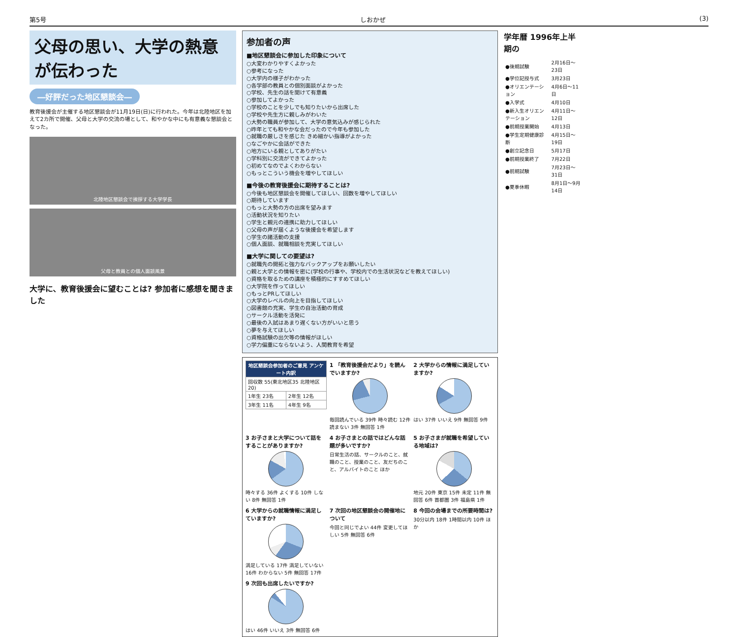第5号 しおかぜ (3)
父母の思い、大学の熱意が伝わった
―好評だった地区懇談会―
教育後援会が主催する地区懇談会が11月19日(日)に行われた。今年は北陸地区を加えて2カ所で開催、父母と大学の交流の場として、和やかな中にも有意義な懇談会となった。
北陸地区懇談会で挨拶する大学学長
父母と教員との個人面談風景
大学に、教育後援会に望むことは? 参加者に感想を聞きました
参加者の声
■地区懇談会に参加した印象について
○大変わかりやすくよかった
○参考になった
○大学内の様子がわかった
○各学部の教員との個別面談がよかった
○学校、先生の話を聞けて有意義
○参加してよかった
○学校のことを少しでも知りたいから出席した
○学校や先生方に親しみがわいた
○大勢の職員が参加して、大学の意気込みが感じられた
○昨年とても和やかな会だったので今年も参加した
○就職の厳しさを感じた きめ細かい指導がよかった
○なごやかに会話ができた
○地方にいる親としてありがたい
○学科別に交流ができてよかった
○初めてなのでよくわからない
○もっとこういう機会を増やしてほしい
■今後の教育後援会に期待することは?
○今後も地区懇談会を開催してほしい、回数を増やしてほしい
○期待しています
○もっと大勢の方の出席を望みます
○活動状況を知りたい
○学生と親元の連携に助力してほしい
○父母の声が届くような後援会を希望します
○学生の諸活動の支援
○個人面談、就職相談を充実してほしい
■大学に関しての要望は?
○就職先の開拓と強力なバックアップをお願いしたい
○親と大学との情報を密に(学校の行事や、学校内での生活状況などを教えてほしい)
○資格を取るための講座を積極的にすすめてほしい
○大学院を作ってほしい
○もっとPRしてほしい
○大学のレベルの向上を目指してほしい
○図書館の充実、学生の自治活動の育成
○サークル活動を活発に
○最後の入試はあまり遅くない方がいいと思う
○夢を与えてほしい
○資格試験の出欠等の情報がほしい
○学力偏重にならないよう、人間教育を希望
| 地区懇談会参加者のご意見 アンケート内訳 | |
| --- | --- |
| 回収数 55(東北地区35 北陸地区20) | |
| 1年生 23名 | 2年生 12名 |
| 3年生 11名 | 4年生 9名 |
1 「教育後援会だより」を読んでいますか?
毎回読んでいる 39件 時々読む 12件 読まない 3件 無回答 1件
2 大学からの情報に満足していますか?
はい 37件 いいえ 9件 無回答 9件
3 お子さまと大学について話をすることがありますか?
時々する 36件 よくする 10件 しない 8件 無回答 1件
4 お子さまとの話ではどんな話題が多いですか?
日常生活の話、サークルのこと、就職のこと、授業のこと、友だちのこと、アルバイトのこと ほか
5 お子さまが就職を希望している地域は?
地元 20件 東京 15件 未定 11件 無回答 6件 首都圏 3件 福島県 1件
6 大学からの就職情報に満足していますか?
満足している 17件 満足していない 16件 わからない 5件 無回答 17件
7 次回の地区懇談会の開催地について
今回と同じでよい 44件 変更してほしい 5件 無回答 6件
8 今回の会場までの所要時間は?
30分以内 18件 1時間以内 10件 ほか
9 次回も出席したいですか?
はい 46件 いいえ 3件 無回答 6件
学年暦 1996年上半期の
| ●後期試験 | 2月16日〜23日 |
| ●学位記授与式 | 3月23日 |
| ●オリエンテーション | 4月6日〜11日 |
| ●入学式 | 4月10日 |
| ●新入生オリエンテーション | 4月11日〜12日 |
| ●前期授業開始 | 4月13日 |
| ●学生定期健康診断 | 4月15日〜19日 |
| ●創立記念日 | 5月17日 |
| ●前期授業終了 | 7月22日 |
| ●前期試験 | 7月23日〜31日 |
| ●夏季休暇 | 8月1日〜9月14日 |